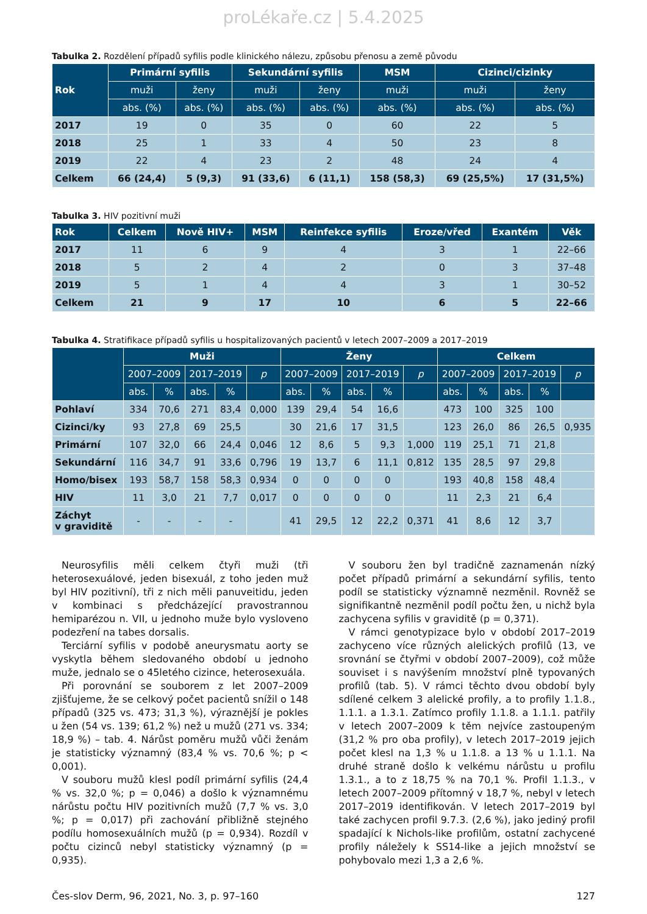proLékaře.cz | 5.4.2025
Tabulka 2. Rozdělení případů syfilis podle klinického nálezu, způsobu přenosu a země původu
| Rok | Primární syfilis | | Sekundární syfilis | | MSM | Cizinci/cizinky | |
| --- | --- | --- | --- | --- | --- | --- | --- |
| | muži | ženy | muži | ženy | muži | muži | ženy |
| | abs. (%) | abs. (%) | abs. (%) | abs. (%) | abs. (%) | abs. (%) | abs. (%) |
| 2017 | 19 | 0 | 35 | 0 | 60 | 22 | 5 |
| 2018 | 25 | 1 | 33 | 4 | 50 | 23 | 8 |
| 2019 | 22 | 4 | 23 | 2 | 48 | 24 | 4 |
| Celkem | 66 (24,4) | 5 (9,3) | 91 (33,6) | 6 (11,1) | 158 (58,3) | 69 (25,5%) | 17 (31,5%) |
Tabulka 3. HIV pozitivní muži
| Rok | Celkem | Nově HIV+ | MSM | Reinfekce syfilis | Eroze/vřed | Exantém | Věk |
| --- | --- | --- | --- | --- | --- | --- | --- |
| 2017 | 11 | 6 | 9 | 4 | 3 | 1 | 22–66 |
| 2018 | 5 | 2 | 4 | 2 | 0 | 3 | 37–48 |
| 2019 | 5 | 1 | 4 | 4 | 3 | 1 | 30–52 |
| Celkem | 21 | 9 | 17 | 10 | 6 | 5 | 22–66 |
Tabulka 4. Stratifikace případů syfilis u hospitalizovaných pacientů v letech 2007–2009 a 2017–2019
| | Muži | | | | | Ženy | | | | | Celkem | | | | |
| --- | --- | --- | --- | --- | --- | --- | --- | --- | --- | --- | --- | --- | --- | --- | --- |
| | 2007–2009 | | 2017–2019 | | p | 2007–2009 | | 2017–2019 | | p | 2007–2009 | | 2017–2019 | | p |
| | abs. | % | abs. | % | | abs. | % | abs. | % | | abs. | % | abs. | % | |
| Pohlaví | 334 | 70,6 | 271 | 83,4 | 0,000 | 139 | 29,4 | 54 | 16,6 | | 473 | 100 | 325 | 100 | |
| Cizinci/ky | 93 | 27,8 | 69 | 25,5 | | 30 | 21,6 | 17 | 31,5 | | 123 | 26,0 | 86 | 26,5 | 0,935 |
| Primární | 107 | 32,0 | 66 | 24,4 | 0,046 | 12 | 8,6 | 5 | 9,3 | 1,000 | 119 | 25,1 | 71 | 21,8 | |
| Sekundární | 116 | 34,7 | 91 | 33,6 | 0,796 | 19 | 13,7 | 6 | 11,1 | 0,812 | 135 | 28,5 | 97 | 29,8 | |
| Homo/bisex | 193 | 58,7 | 158 | 58,3 | 0,934 | 0 | 0 | 0 | 0 | | 193 | 40,8 | 158 | 48,4 | |
| HIV | 11 | 3,0 | 21 | 7,7 | 0,017 | 0 | 0 | 0 | 0 | | 11 | 2,3 | 21 | 6,4 | |
| Záchyt v graviditě | - | - | - | - | | 41 | 29,5 | 12 | 22,2 | 0,371 | 41 | 8,6 | 12 | 3,7 | |
Neurosyfilis měli celkem čtyři muži (tři heterosexuálové, jeden bisexuál, z toho jeden muž byl HIV pozitivní), tři z nich měli panuveitidu, jeden v kombinaci s předcházející pravostrannou hemiparézou n. VII, u jednoho muže bylo vysloveno podezření na tabes dorsalis.
Terciární syfilis v podobě aneurysmatu aorty se vyskytla během sledovaného období u jednoho muže, jednalo se o 45letého cizince, heterosexuála.
Při porovnání se souborem z let 2007–2009 zjišťujeme, že se celkový počet pacientů snížil o 148 případů (325 vs. 473; 31,3 %), výraznější je pokles u žen (54 vs. 139; 61,2 %) než u mužů (271 vs. 334; 18,9 %) – tab. 4. Nárůst poměru mužů vůči ženám je statisticky významný (83,4 % vs. 70,6 %; p < 0,001).
V souboru mužů klesl podíl primární syfilis (24,4 % vs. 32,0 %; p = 0,046) a došlo k významnému nárůstu počtu HIV pozitivních mužů (7,7 % vs. 3,0 %; p = 0,017) při zachování přibližně stejného podílu homosexuálních mužů (p = 0,934). Rozdíl v počtu cizinců nebyl statisticky významný (p = 0,935).
V souboru žen byl tradičně zaznamenán nízký počet případů primární a sekundární syfilis, tento podíl se statisticky významně nezměnil. Rovněž se signifikantně nezměnil podíl počtu žen, u nichž byla zachycena syfilis v graviditě (p = 0,371).
V rámci genotypizace bylo v období 2017–2019 zachyceno více různých alelických profilů (13, ve srovnání se čtyřmi v období 2007–2009), což může souviset i s navýšením množství plně typovaných profilů (tab. 5). V rámci těchto dvou období byly sdílené celkem 3 alelické profily, a to profily 1.1.8., 1.1.1. a 1.3.1. Zatímco profily 1.1.8. a 1.1.1. patřily v letech 2007–2009 k těm nejvíce zastoupeným (31,2 % pro oba profily), v letech 2017–2019 jejich počet klesl na 1,3 % u 1.1.8. a 13 % u 1.1.1. Na druhé straně došlo k velkému nárůstu u profilu 1.3.1., a to z 18,75 % na 70,1 %. Profil 1.1.3., v letech 2007–2009 přítomný v 18,7 %, nebyl v letech 2017–2019 identifikován. V letech 2017–2019 byl také zachycen profil 9.7.3. (2,6 %), jako jediný profil spadající k Nichols-like profilům, ostatní zachycené profily náležely k SS14-like a jejich množství se pohybovalo mezi 1,3 a 2,6 %.
Čes-slov Derm, 96, 2021, No. 3, p. 97–160 127